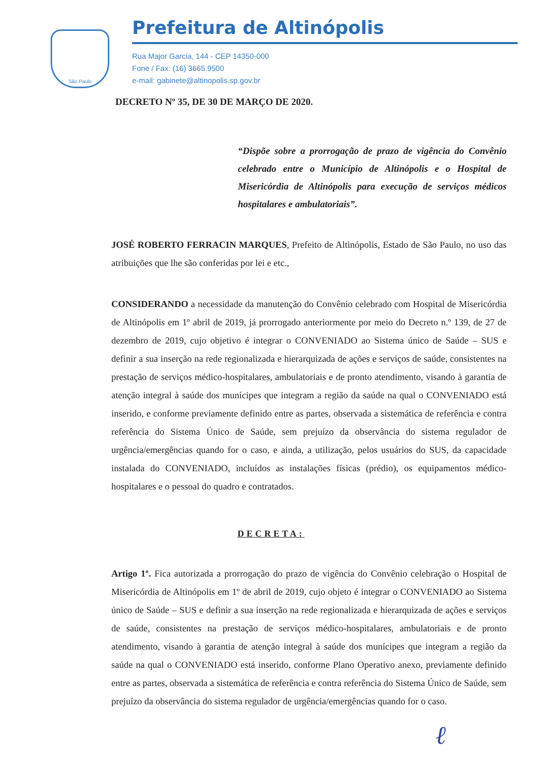São Paulo
Prefeitura de Altinópolis
Rua Major Garcia, 144 - CEP 14350-000
Fone / Fax: (16) 3665.9500
e-mail: gabinete@altinopolis.sp.gov.br
DECRETO Nº 35, DE 30 DE MARÇO DE 2020.
“Dispõe sobre a prorrogação de prazo de vigência do Convênio celebrado entre o Município de Altinópolis e o Hospital de Misericórdia de Altinópolis para execução de serviços médicos hospitalares e ambulatoriais”.
JOSÉ ROBERTO FERRACIN MARQUES, Prefeito de Altinópolis, Estado de São Paulo, no uso das atribuições que lhe são conferidas por lei e etc.,
CONSIDERANDO a necessidade da manutenção do Convênio celebrado com Hospital de Misericórdia de Altinópolis em 1º abril de 2019, já prorrogado anteriormente por meio do Decreto n.º 139, de 27 de dezembro de 2019, cujo objetivo é integrar o CONVENIADO ao Sistema único de Saúde – SUS e definir a sua inserção na rede regionalizada e hierarquizada de ações e serviços de saúde, consistentes na prestação de serviços médico-hospitalares, ambulatoriais e de pronto atendimento, visando à garantia de atenção integral à saúde dos munícipes que integram a região da saúde na qual o CONVENIADO está inserido, e conforme previamente definido entre as partes, observada a sistemática de referência e contra referência do Sistema Único de Saúde, sem prejuízo da observância do sistema regulador de urgência/emergências quando for o caso, e ainda, a utilização, pelos usuários do SUS, da capacidade instalada do CONVENIADO, incluídos as instalações físicas (prédio), os equipamentos médico-hospitalares e o pessoal do quadro e contratados.
DECRETA:
Artigo 1º. Fica autorizada a prorrogação do prazo de vigência do Convênio celebração o Hospital de Misericórdia de Altinópolis em 1º de abril de 2019, cujo objeto é integrar o CONVENIADO ao Sistema único de Saúde – SUS e definir a sua inserção na rede regionalizada e hierarquizada de ações e serviços de saúde, consistentes na prestação de serviços médico-hospitalares, ambulatoriais e de pronto atendimento, visando à garantia de atenção integral à saúde dos munícipes que integram a região da saúde na qual o CONVENIADO está inserido, conforme Plano Operativo anexo, previamente definido entre as partes, observada a sistemática de referência e contra referência do Sistema Único de Saúde, sem prejuízo da observância do sistema regulador de urgência/emergências quando for o caso.
ℓ